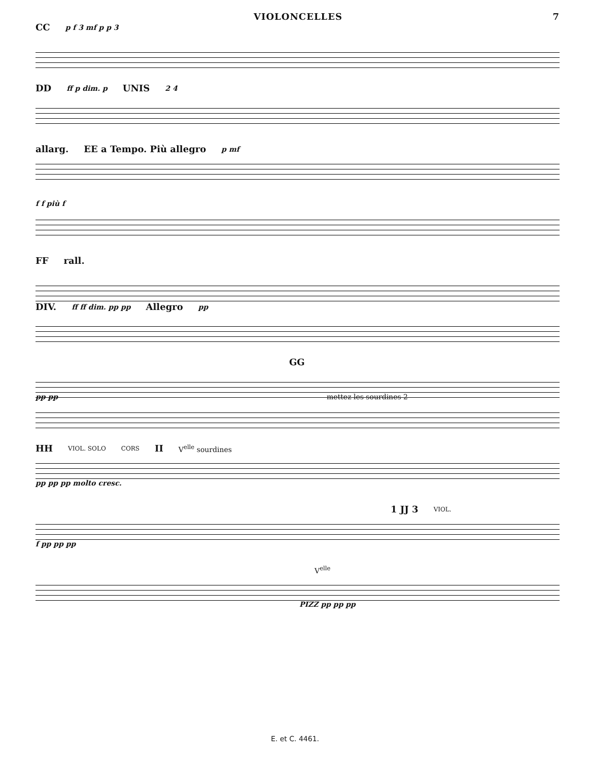VIOLONCELLES 7
CC p f 3 mf p p 3
DD ff p dim. p UNIS 2 4
allarg. EE a Tempo. Più allegro p mf
f f più f
FF rall.
DIV. ff ff dim. pp pp Allegro pp
GG
pp pp mettez les sourdines 2
HH VIOL. SOLO CORS II V<sup>elle</sup> sourdines
pp pp pp molto cresc.
1 JJ 3 VIOL.
f pp pp pp
V<sup>elle</sup>
PIZZ pp pp pp
E. et C. 4461.